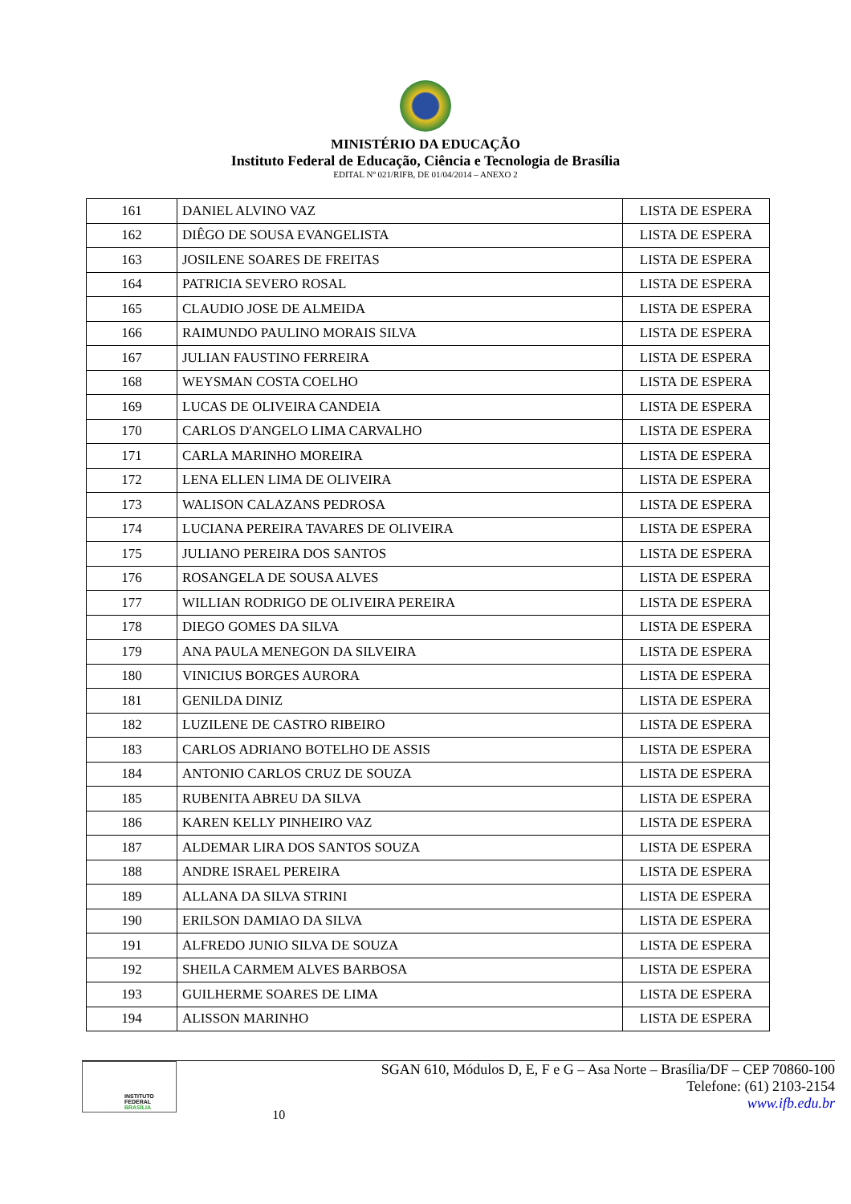MINISTÉRIO DA EDUCAÇÃO
Instituto Federal de Educação, Ciência e Tecnologia de Brasília
EDITAL Nº 021/RIFB, DE 01/04/2014 – ANEXO 2
| 161 | DANIEL ALVINO VAZ | LISTA DE ESPERA |
| 162 | DIÊGO DE SOUSA EVANGELISTA | LISTA DE ESPERA |
| 163 | JOSILENE SOARES DE FREITAS | LISTA DE ESPERA |
| 164 | PATRICIA SEVERO ROSAL | LISTA DE ESPERA |
| 165 | CLAUDIO JOSE DE ALMEIDA | LISTA DE ESPERA |
| 166 | RAIMUNDO PAULINO MORAIS SILVA | LISTA DE ESPERA |
| 167 | JULIAN FAUSTINO FERREIRA | LISTA DE ESPERA |
| 168 | WEYSMAN COSTA COELHO | LISTA DE ESPERA |
| 169 | LUCAS DE OLIVEIRA CANDEIA | LISTA DE ESPERA |
| 170 | CARLOS D'ANGELO LIMA CARVALHO | LISTA DE ESPERA |
| 171 | CARLA MARINHO MOREIRA | LISTA DE ESPERA |
| 172 | LENA ELLEN LIMA DE OLIVEIRA | LISTA DE ESPERA |
| 173 | WALISON CALAZANS PEDROSA | LISTA DE ESPERA |
| 174 | LUCIANA PEREIRA TAVARES DE OLIVEIRA | LISTA DE ESPERA |
| 175 | JULIANO PEREIRA DOS SANTOS | LISTA DE ESPERA |
| 176 | ROSANGELA DE SOUSA ALVES | LISTA DE ESPERA |
| 177 | WILLIAN RODRIGO DE OLIVEIRA PEREIRA | LISTA DE ESPERA |
| 178 | DIEGO GOMES DA SILVA | LISTA DE ESPERA |
| 179 | ANA PAULA MENEGON DA SILVEIRA | LISTA DE ESPERA |
| 180 | VINICIUS BORGES AURORA | LISTA DE ESPERA |
| 181 | GENILDA DINIZ | LISTA DE ESPERA |
| 182 | LUZILENE DE CASTRO RIBEIRO | LISTA DE ESPERA |
| 183 | CARLOS ADRIANO BOTELHO DE ASSIS | LISTA DE ESPERA |
| 184 | ANTONIO CARLOS CRUZ DE SOUZA | LISTA DE ESPERA |
| 185 | RUBENITA ABREU DA SILVA | LISTA DE ESPERA |
| 186 | KAREN KELLY PINHEIRO VAZ | LISTA DE ESPERA |
| 187 | ALDEMAR LIRA DOS SANTOS SOUZA | LISTA DE ESPERA |
| 188 | ANDRE ISRAEL PEREIRA | LISTA DE ESPERA |
| 189 | ALLANA DA SILVA STRINI | LISTA DE ESPERA |
| 190 | ERILSON DAMIAO DA SILVA | LISTA DE ESPERA |
| 191 | ALFREDO JUNIO SILVA DE SOUZA | LISTA DE ESPERA |
| 192 | SHEILA CARMEM ALVES BARBOSA | LISTA DE ESPERA |
| 193 | GUILHERME SOARES DE LIMA | LISTA DE ESPERA |
| 194 | ALISSON MARINHO | LISTA DE ESPERA |
INSTITUTO FEDERAL
BRASÍLIA
10
SGAN 610, Módulos D, E, F e G – Asa Norte – Brasília/DF – CEP 70860-100
Telefone: (61) 2103-2154
www.ifb.edu.br